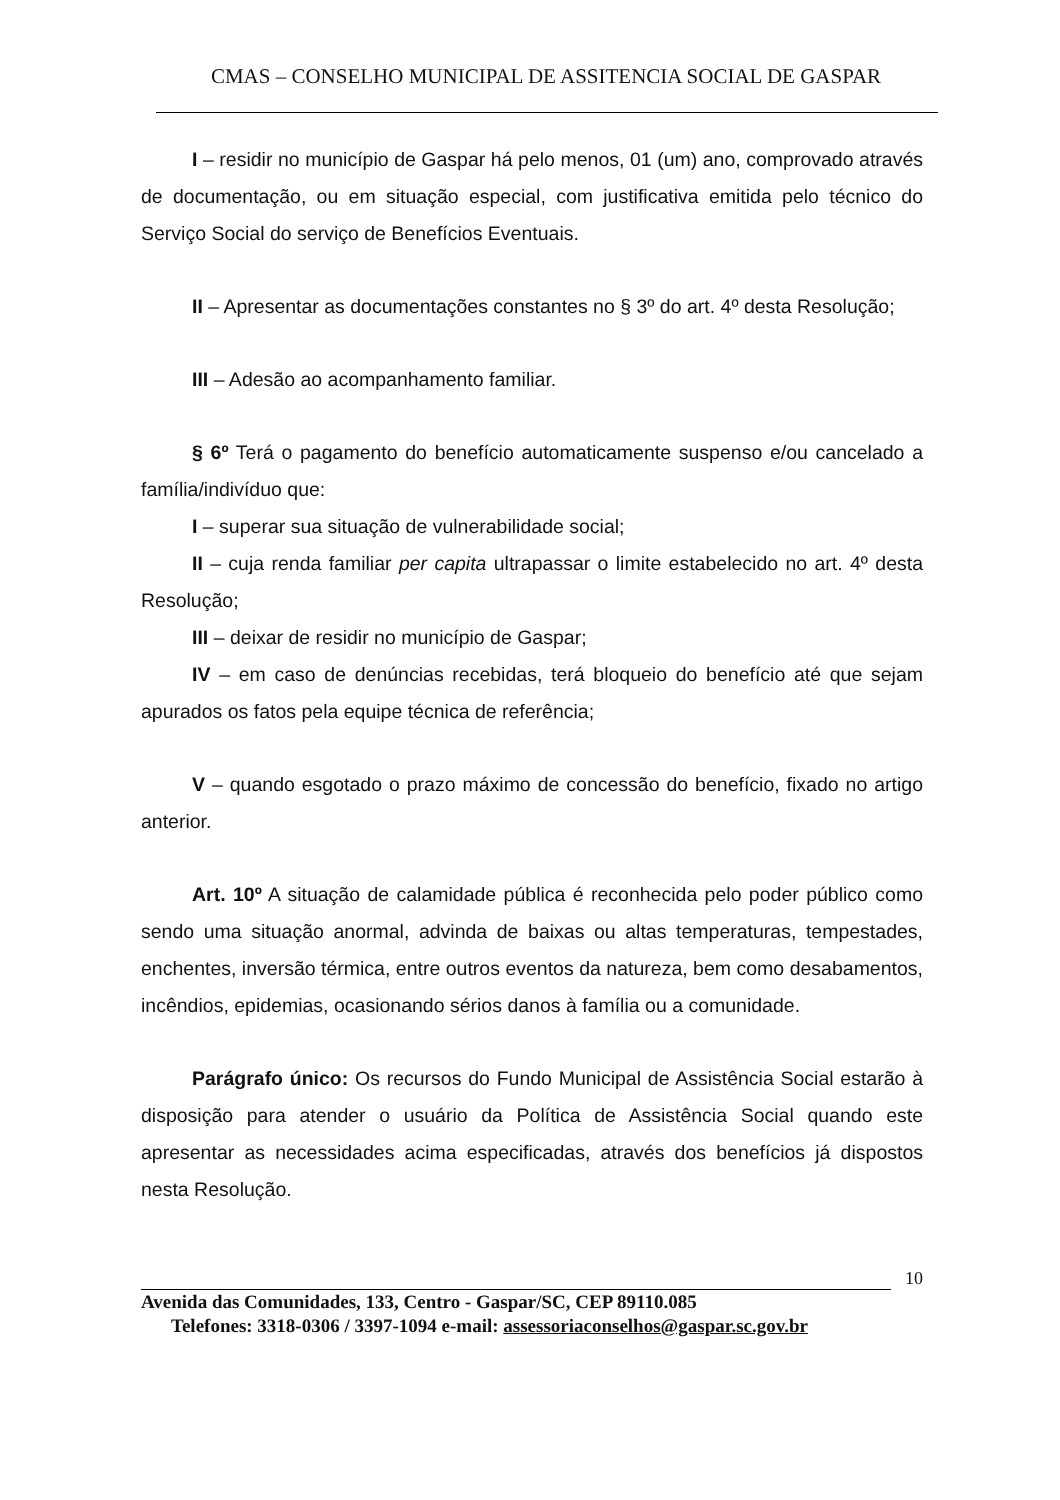CMAS – CONSELHO MUNICIPAL DE ASSITENCIA SOCIAL DE GASPAR
I – residir no município de Gaspar há pelo menos, 01 (um) ano, comprovado através de documentação, ou em situação especial, com justificativa emitida pelo técnico do Serviço Social do serviço de Benefícios Eventuais.
II – Apresentar as documentações constantes no § 3º do art. 4º desta Resolução;
III – Adesão ao acompanhamento familiar.
§ 6º Terá o pagamento do benefício automaticamente suspenso e/ou cancelado a família/indivíduo que:
I – superar sua situação de vulnerabilidade social;
II – cuja renda familiar per capita ultrapassar o limite estabelecido no art. 4º desta Resolução;
III – deixar de residir no município de Gaspar;
IV – em caso de denúncias recebidas, terá bloqueio do benefício até que sejam apurados os fatos pela equipe técnica de referência;
V – quando esgotado o prazo máximo de concessão do benefício, fixado no artigo anterior.
Art. 10º A situação de calamidade pública é reconhecida pelo poder público como sendo uma situação anormal, advinda de baixas ou altas temperaturas, tempestades, enchentes, inversão térmica, entre outros eventos da natureza, bem como desabamentos, incêndios, epidemias, ocasionando sérios danos à família ou a comunidade.
Parágrafo único: Os recursos do Fundo Municipal de Assistência Social estarão à disposição para atender o usuário da Política de Assistência Social quando este apresentar as necessidades acima especificadas, através dos benefícios já dispostos nesta Resolução.
10
Avenida das Comunidades, 133, Centro - Gaspar/SC, CEP 89110.085
Telefones: 3318-0306 / 3397-1094 e-mail: assessoriaconselhos@gaspar.sc.gov.br